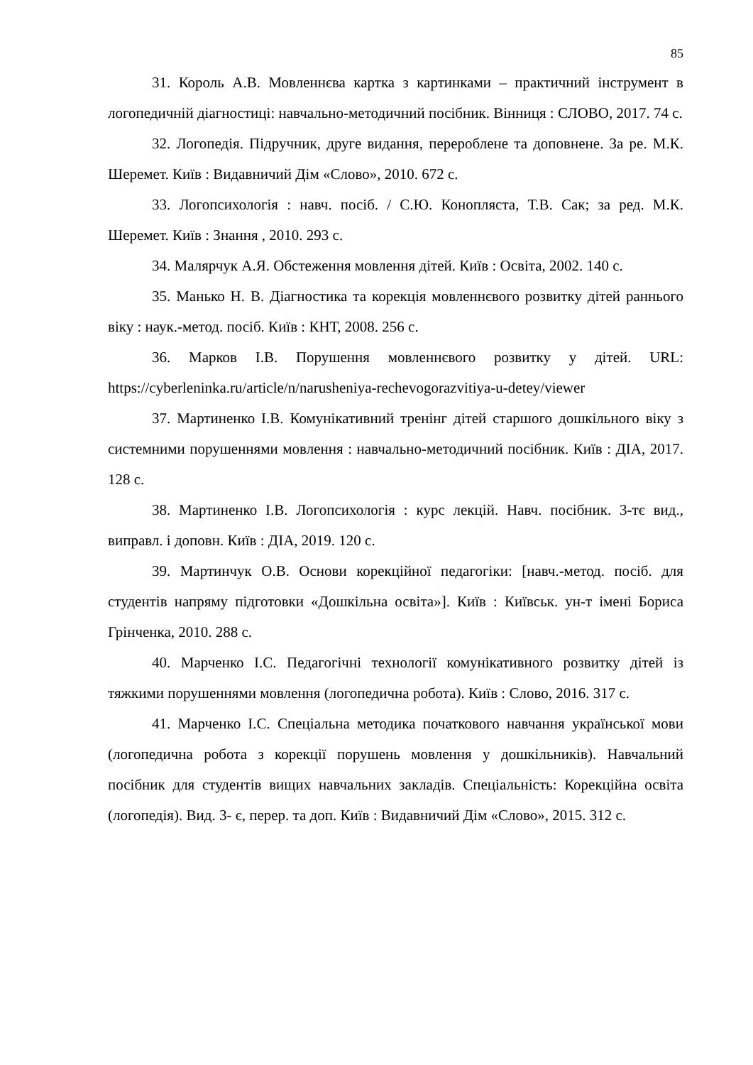85
31. Король А.В. Мовленнєва картка з картинками – практичний інструмент в логопедичній діагностиці: навчально-методичний посібник. Вінниця : СЛОВО, 2017. 74 с.
32. Логопедія. Підручник, друге видання, перероблене та доповнене. За ре. М.К. Шеремет. Київ : Видавничий Дім «Слово», 2010. 672 с.
33. Логопсихологія : навч. посіб. / С.Ю. Конопляста, Т.В. Сак; за ред. М.К. Шеремет. Київ : Знання , 2010. 293 с.
34. Малярчук А.Я. Обстеження мовлення дітей. Київ : Освіта, 2002. 140 с.
35. Манько Н. В. Діагностика та корекція мовленнєвого розвитку дітей раннього віку : наук.-метод. посіб. Київ : КНТ, 2008. 256 с.
36. Марков І.В. Порушення мовленнєвого розвитку у дітей. URL: https://cyberleninka.ru/article/n/narusheniya-rechevogorazvitiya-u-detey/viewer
37. Мартиненко І.В. Комунікативний тренінг дітей старшого дошкільного віку з системними порушеннями мовлення : навчально-методичний посібник. Київ : ДІА, 2017. 128 с.
38. Мартиненко І.В. Логопсихологія : курс лекцій. Навч. посібник. 3-тє вид., виправл. і доповн. Київ : ДІА, 2019. 120 с.
39. Мартинчук О.В. Основи корекційної педагогіки: [навч.-метод. посіб. для студентів напряму підготовки «Дошкільна освіта»]. Київ : Київськ. ун-т імені Бориса Грінченка, 2010. 288 с.
40. Марченко І.С. Педагогічні технології комунікативного розвитку дітей із тяжкими порушеннями мовлення (логопедична робота). Київ : Слово, 2016. 317 с.
41. Марченко І.С. Спеціальна методика початкового навчання української мови (логопедична робота з корекції порушень мовлення у дошкільників). Навчальний посібник для студентів вищих навчальних закладів. Спеціальність: Корекційна освіта (логопедія). Вид. 3- є, перер. та доп. Київ : Видавничий Дім «Слово», 2015. 312 с.